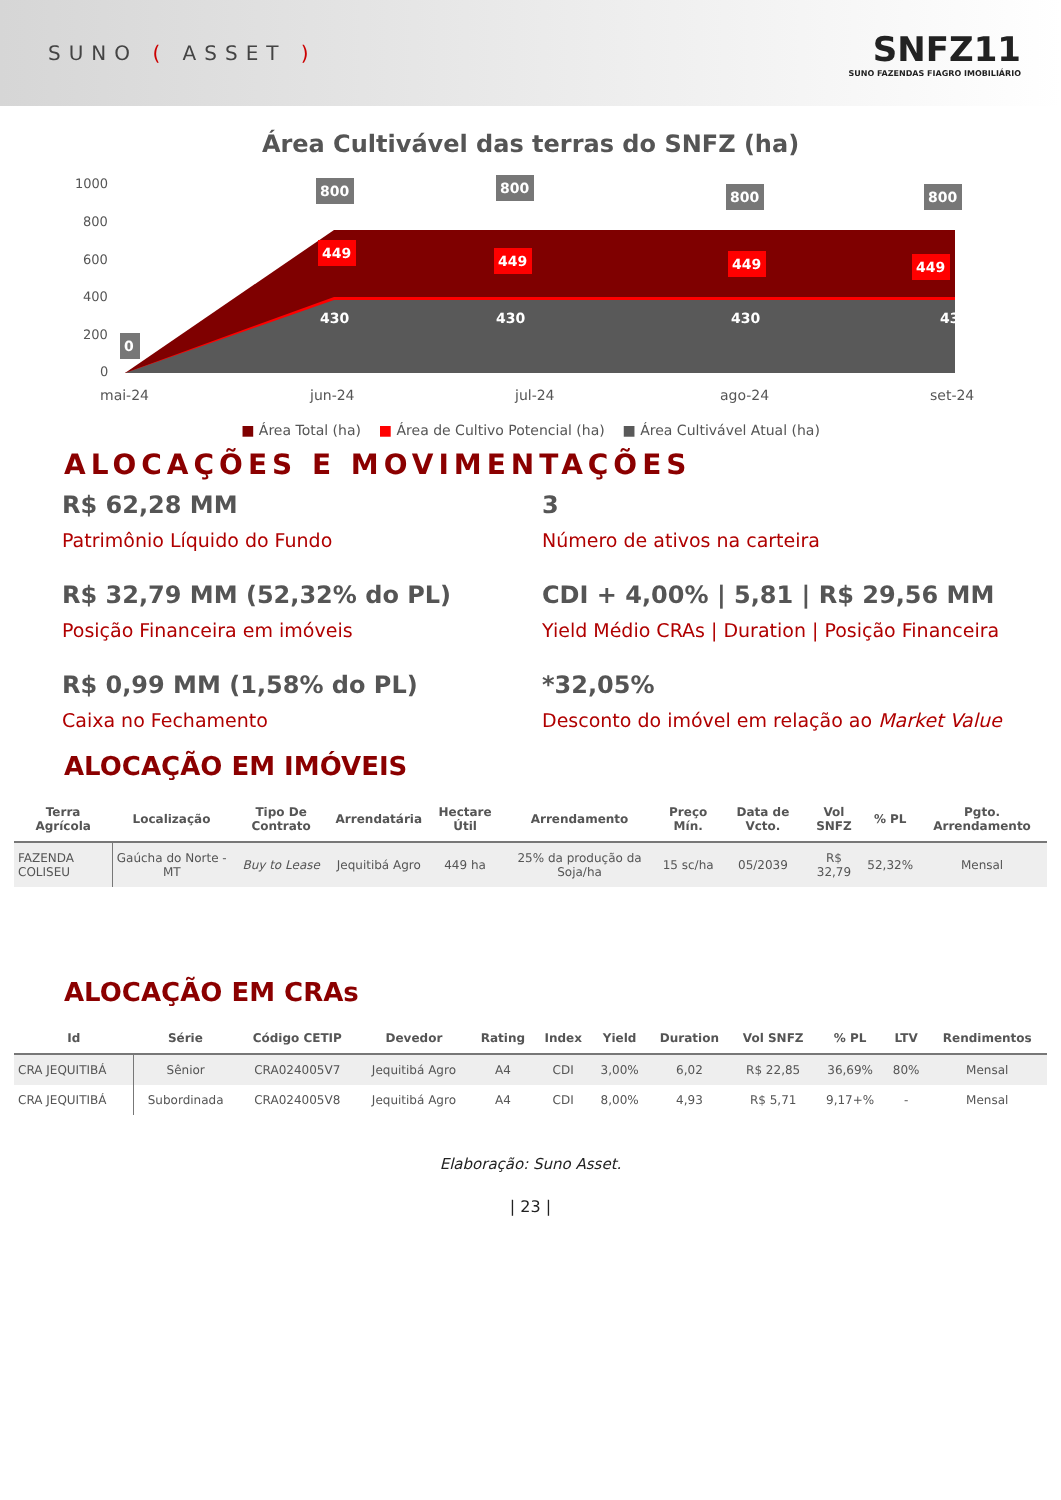SUNO ( ASSET )
SNFZ11
SUNO FAZENDAS FIAGRO IMOBILIÁRIO
Área Cultivável das terras do SNFZ (ha)
1000
800
600
400
200
0
430
430
430
430
800
800
800
800
449
449
449
449
0
mai-24
jun-24
jul-24
ago-24
set-24
■ Área Total (ha) ■ Área de Cultivo Potencial (ha) ■ Área Cultivável Atual (ha)
ALOCAÇÕES E MOVIMENTAÇÕES
R$ 62,28 MM
Patrimônio Líquido do Fundo
3
Número de ativos na carteira
R$ 32,79 MM (52,32% do PL)
Posição Financeira em imóveis
CDI + 4,00% | 5,81 | R$ 29,56 MM
Yield Médio CRAs | Duration | Posição Financeira
R$ 0,99 MM (1,58% do PL)
Caixa no Fechamento
*32,05%
Desconto do imóvel em relação ao Market Value
ALOCAÇÃO EM IMÓVEIS
| Terra Agrícola | Localização | Tipo De Contrato | Arrendatária | Hectare Útil | Arrendamento | Preço Mín. | Data de Vcto. | Vol SNFZ | % PL | Pgto. Arrendamento |
| --- | --- | --- | --- | --- | --- | --- | --- | --- | --- | --- |
| FAZENDA COLISEU | Gaúcha do Norte - MT | Buy to Lease | Jequitibá Agro | 449 ha | 25% da produção da Soja/ha | 15 sc/ha | 05/2039 | R$ 32,79 | 52,32% | Mensal |
ALOCAÇÃO EM CRAs
| Id | Série | Código CETIP | Devedor | Rating | Index | Yield | Duration | Vol SNFZ | % PL | LTV | Rendimentos |
| --- | --- | --- | --- | --- | --- | --- | --- | --- | --- | --- | --- |
| CRA JEQUITIBÁ | Sênior | CRA024005V7 | Jequitibá Agro | A4 | CDI | 3,00% | 6,02 | R$ 22,85 | 36,69% | 80% | Mensal |
| CRA JEQUITIBÁ | Subordinada | CRA024005V8 | Jequitibá Agro | A4 | CDI | 8,00% | 4,93 | R$ 5,71 | 9,17+% | - | Mensal |
Elaboração: Suno Asset.
| 23 |